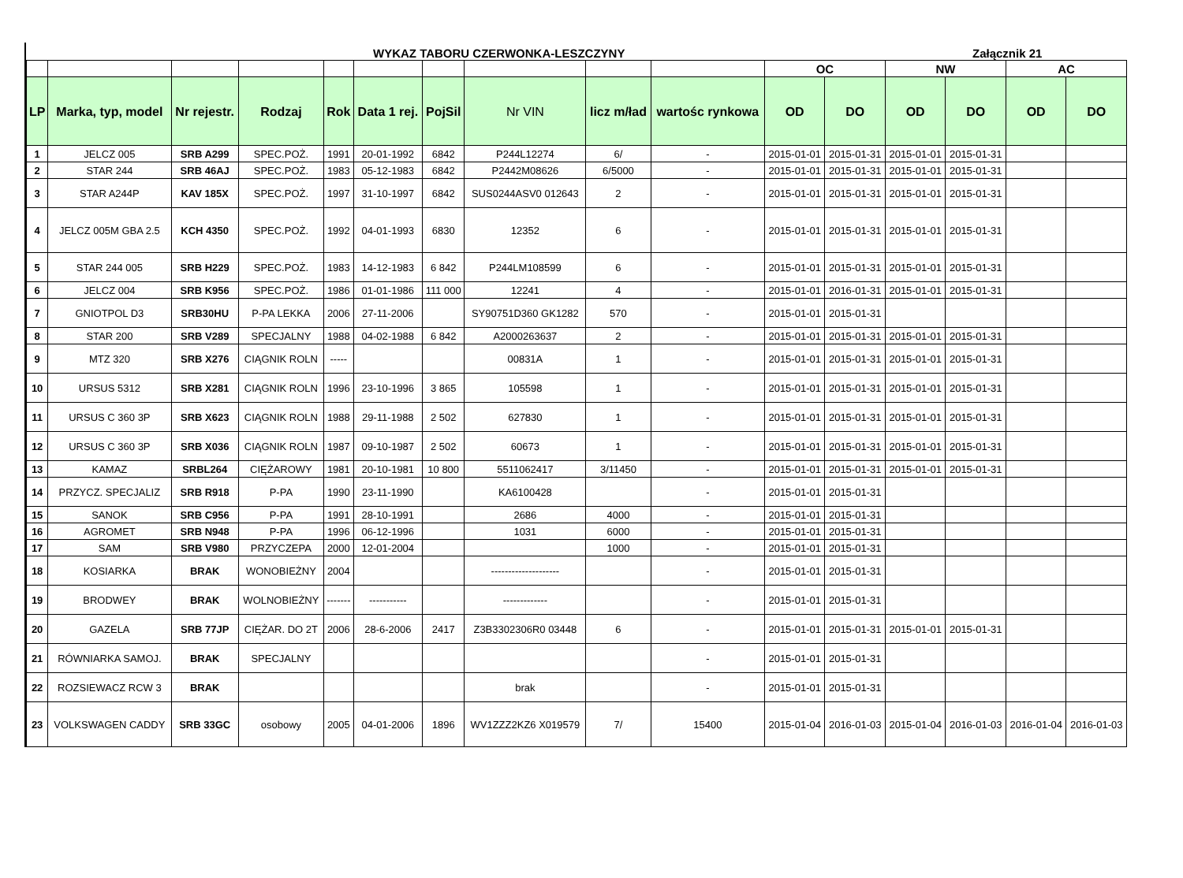WYKAZ TABORU CZERWONKA-LESZCZYNY Załącznik 21
| | | | | | | | | | | OC | | NW | | AC | |
| --- | --- | --- | --- | --- | --- | --- | --- | --- | --- | --- | --- | --- | --- | --- | --- |
| LP | Marka, typ, model | Nr rejestr. | Rodzaj | Rok | Data 1 rej. | PojSil | Nr VIN | licz m/ład | wartośc rynkowa | OD | DO | OD | DO | OD | DO |
| 1 | JELCZ 005 | SRB A299 | SPEC.POŻ. | 1991 | 20-01-1992 | 6842 | P244L12274 | 6/ | - | 2015-01-01 | 2015-01-31 | 2015-01-01 | 2015-01-31 | | |
| 2 | STAR 244 | SRB 46AJ | SPEC.POŻ. | 1983 | 05-12-1983 | 6842 | P2442M08626 | 6/5000 | - | 2015-01-01 | 2015-01-31 | 2015-01-01 | 2015-01-31 | | |
| 3 | STAR A244P | KAV 185X | SPEC.POŻ. | 1997 | 31-10-1997 | 6842 | SUS0244ASV0 012643 | 2 | - | 2015-01-01 | 2015-01-31 | 2015-01-01 | 2015-01-31 | | |
| 4 | JELCZ 005M GBA 2.5 | KCH 4350 | SPEC.POŻ. | 1992 | 04-01-1993 | 6830 | 12352 | 6 | - | 2015-01-01 | 2015-01-31 | 2015-01-01 | 2015-01-31 | | |
| 5 | STAR 244 005 | SRB H229 | SPEC.POŻ. | 1983 | 14-12-1983 | 6 842 | P244LM108599 | 6 | - | 2015-01-01 | 2015-01-31 | 2015-01-01 | 2015-01-31 | | |
| 6 | JELCZ 004 | SRB K956 | SPEC.POŻ. | 1986 | 01-01-1986 | 111 000 | 12241 | 4 | - | 2015-01-01 | 2016-01-31 | 2015-01-01 | 2015-01-31 | | |
| 7 | GNIOTPOL D3 | SRB30HU | P-PA LEKKA | 2006 | 27-11-2006 | | SY90751D360 GK1282 | 570 | - | 2015-01-01 | 2015-01-31 | | | | |
| 8 | STAR 200 | SRB V289 | SPECJALNY | 1988 | 04-02-1988 | 6 842 | A2000263637 | 2 | - | 2015-01-01 | 2015-01-31 | 2015-01-01 | 2015-01-31 | | |
| 9 | MTZ 320 | SRB X276 | CIĄGNIK ROLN | ----- | | | 00831A | 1 | - | 2015-01-01 | 2015-01-31 | 2015-01-01 | 2015-01-31 | | |
| 10 | URSUS 5312 | SRB X281 | CIĄGNIK ROLN | 1996 | 23-10-1996 | 3 865 | 105598 | 1 | - | 2015-01-01 | 2015-01-31 | 2015-01-01 | 2015-01-31 | | |
| 11 | URSUS C 360 3P | SRB X623 | CIĄGNIK ROLN | 1988 | 29-11-1988 | 2 502 | 627830 | 1 | - | 2015-01-01 | 2015-01-31 | 2015-01-01 | 2015-01-31 | | |
| 12 | URSUS C 360 3P | SRB X036 | CIĄGNIK ROLN | 1987 | 09-10-1987 | 2 502 | 60673 | 1 | - | 2015-01-01 | 2015-01-31 | 2015-01-01 | 2015-01-31 | | |
| 13 | KAMAZ | SRBL264 | CIĘŻAROWY | 1981 | 20-10-1981 | 10 800 | 5511062417 | 3/11450 | - | 2015-01-01 | 2015-01-31 | 2015-01-01 | 2015-01-31 | | |
| 14 | PRZYCZ. SPECJALIZ | SRB R918 | P-PA | 1990 | 23-11-1990 | | KA6100428 | | - | 2015-01-01 | 2015-01-31 | | | | |
| 15 | SANOK | SRB C956 | P-PA | 1991 | 28-10-1991 | | 2686 | 4000 | - | 2015-01-01 | 2015-01-31 | | | | |
| 16 | AGROMET | SRB N948 | P-PA | 1996 | 06-12-1996 | | 1031 | 6000 | - | 2015-01-01 | 2015-01-31 | | | | |
| 17 | SAM | SRB V980 | PRZYCZEPA | 2000 | 12-01-2004 | | | 1000 | - | 2015-01-01 | 2015-01-31 | | | | |
| 18 | KOSIARKA | BRAK | WONOBIEŻNY | 2004 | | | -------------------- | | - | 2015-01-01 | 2015-01-31 | | | | |
| 19 | BRODWEY | BRAK | WOLNOBIEŻNY | ------- | ----------- | | ------------- | | - | 2015-01-01 | 2015-01-31 | | | | |
| 20 | GAZELA | SRB 77JP | CIĘŻAR. DO 2T | 2006 | 28-6-2006 | 2417 | Z3B3302306R0 03448 | 6 | - | 2015-01-01 | 2015-01-31 | 2015-01-01 | 2015-01-31 | | |
| 21 | RÓWNIARKA SAMOJ. | BRAK | SPECJALNY | | | | | | - | 2015-01-01 | 2015-01-31 | | | | |
| 22 | ROZSIEWACZ RCW 3 | BRAK | | | | | brak | | - | 2015-01-01 | 2015-01-31 | | | | |
| 23 | VOLKSWAGEN CADDY | SRB 33GC | osobowy | 2005 | 04-01-2006 | 1896 | WV1ZZZ2KZ6 X019579 | 7/ | 15400 | 2015-01-04 | 2016-01-03 | 2015-01-04 | 2016-01-03 | 2016-01-04 | 2016-01-03 |